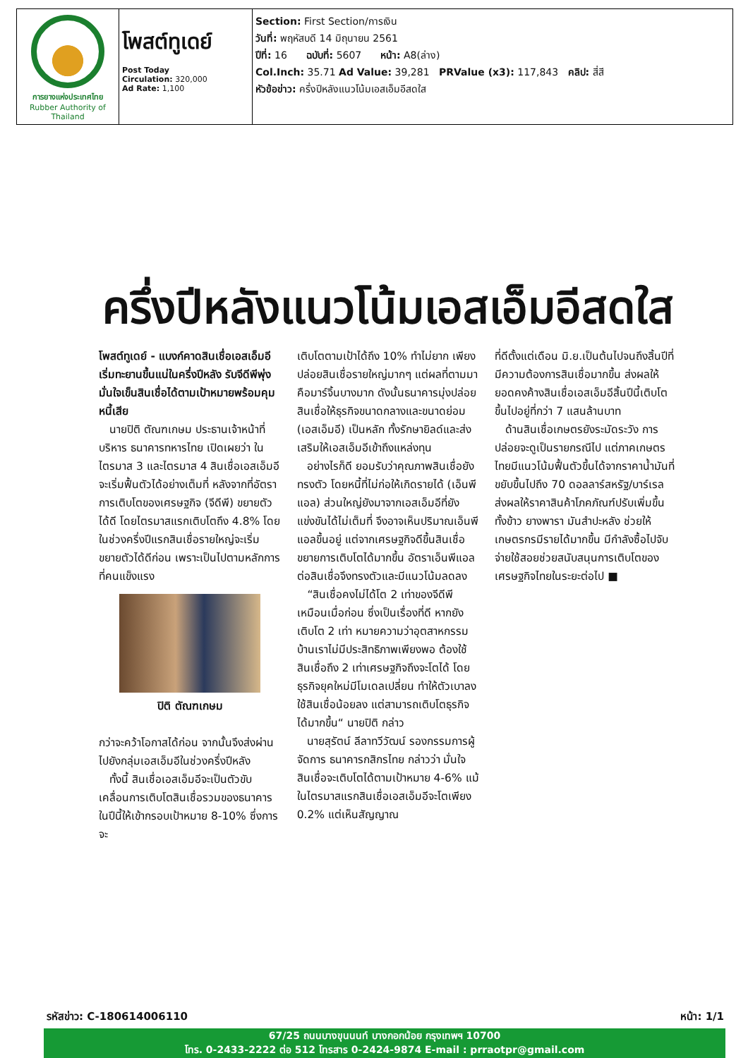| การยางแห่งประเทศไทย Rubber Authority of Thailand | โพสต์ทูเดย์ Post Today Circulation: 320,000 Ad Rate: 1,100 | Section: First Section/การเงิน วันที่: พฤหัสบดี 14 มิถุนายน 2561 ปีที่: 16 ฉบับที่: 5607 หน้า: A8(ล่าง) Col.Inch: 35.71 Ad Value: 39,281 PRValue (x3): 117,843 คลิป: สี่สี หัวข้อข่าว: ครึ่งปีหลังแนวโน้มเอสเอ็มอีสดใส |
ครึ่งปีหลังแนวโน้มเอสเอ็มอีสดใส
โพสต์ทูเดย์ - แบงก์คาดสินเชื่อเอสเอ็มอีเริ่มทะยานขึ้นแน่ในครึ่งปีหลัง รับจีดีพีพุ่ง มั่นใจเข็นสินเชื่อได้ตามเป้าหมายพร้อมคุมหนี้เสีย
นายปิติ ตัณฑเกษม ประธานเจ้าหน้าที่บริหาร ธนาคารทหารไทย เปิดเผยว่า ในไตรมาส 3 และไตรมาส 4 สินเชื่อเอสเอ็มอีจะเริ่มฟื้นตัวได้อย่างเต็มที่ หลังจากที่อัตราการเติบโตของเศรษฐกิจ (จีดีพี) ขยายตัวได้ดี โดยไตรมาสแรกเติบโตถึง 4.8% โดยในช่วงครึ่งปีแรกสินเชื่อรายใหญ่จะเริ่มขยายตัวได้ดีก่อน เพราะเป็นไปตามหลักการที่คนแข็งแรง
ปิติ ตัณฑเกษม
กว่าจะคว้าโอกาสได้ก่อน จากนั้นจึงส่งผ่านไปยังกลุ่มเอสเอ็มอีในช่วงครึ่งปีหลัง
ทั้งนี้ สินเชื่อเอสเอ็มอีจะเป็นตัวขับเคลื่อนการเติบโตสินเชื่อรวมของธนาคารในปีนี้ให้เข้ากรอบเป้าหมาย 8-10% ซึ่งการจะ
เติบโตตามเป้าได้ถึง 10% ทำไม่ยาก เพียงปล่อยสินเชื่อรายใหญ่มากๆ แต่ผลที่ตามมาคือมาร์จิ้นบางมาก ดังนั้นธนาคารมุ่งปล่อยสินเชื่อให้ธุรกิจขนาดกลางและขนาดย่อม (เอสเอ็มอี) เป็นหลัก ทั้งรักษายิลด์และส่งเสริมให้เอสเอ็มอีเข้าถึงแหล่งทุน
อย่างไรก็ดี ยอมรับว่าคุณภาพสินเชื่อยังทรงตัว โดยหนี้ที่ไม่ก่อให้เกิดรายได้ (เอ็นพีแอล) ส่วนใหญ่ยังมาจากเอสเอ็มอีที่ยังแข่งขันได้ไม่เต็มที่ จึงอาจเห็นปริมาณเอ็นพีแอลขึ้นอยู่ แต่จากเศรษฐกิจดีขึ้นสินเชื่อขยายการเติบโตได้มากขึ้น อัตราเอ็นพีแอลต่อสินเชื่อจึงทรงตัวและมีแนวโน้มลดลง
“สินเชื่อคงไม่ได้โต 2 เท่าของจีดีพีเหมือนเมื่อก่อน ซึ่งเป็นเรื่องที่ดี หากยังเติบโต 2 เท่า หมายความว่าอุตสาหกรรมบ้านเราไม่มีประสิทธิภาพเพียงพอ ต้องใช้สินเชื่อถึง 2 เท่าเศรษฐกิจถึงจะโตได้ โดยธุรกิจยุคใหม่มีโมเดลเปลี่ยน ทำให้ตัวเบาลง ใช้สินเชื่อน้อยลง แต่สามารถเติบโตธุรกิจได้มากขึ้น“ นายปิติ กล่าว
นายสุรัตน์ ลีลาทวีวัฒน์ รองกรรมการผู้จัดการ ธนาคารกสิกรไทย กล่าวว่า มั่นใจสินเชื่อจะเติบโตได้ตามเป้าหมาย 4-6% แม้ในไตรมาสแรกสินเชื่อเอสเอ็มอีจะโตเพียง 0.2% แต่เห็นสัญญาณ
ที่ดีตั้งแต่เดือน มิ.ย.เป็นต้นไปจนถึงสิ้นปีที่มีความต้องการสินเชื่อมากขึ้น ส่งผลให้ยอดคงค้างสินเชื่อเอสเอ็มอีสิ้นปีนี้เติบโตขึ้นไปอยู่ที่กว่า 7 แสนล้านบาท
ด้านสินเชื่อเกษตรยังระมัดระวัง การปล่อยจะดูเป็นรายกรณีไป แต่ภาคเกษตรไทยมีแนวโน้มฟื้นตัวขึ้นได้จากราคาน้ำมันที่ขยับขึ้นไปถึง 70 ดอลลาร์สหรัฐ/บาร์เรล ส่งผลให้ราคาสินค้าโภคภัณฑ์ปรับเพิ่มขึ้น ทั้งข้าว ยางพารา มันสำปะหลัง ช่วยให้เกษตรกรมีรายได้มากขึ้น มีกำลังซื้อไปจับจ่ายใช้สอยช่วยสนับสนุนการเติบโตของเศรษฐกิจไทยในระยะต่อไป ■
รหัสข่าว: C-180614006110 หน้า: 1/1
67/25 ถนนบางขุนนนท์ บางกอกน้อย กรุงเทพฯ 10700
โทร. 0-2433-2222 ต่อ 512 โทรสาร 0-2424-9874 E-mail : prraotpr@gmail.com